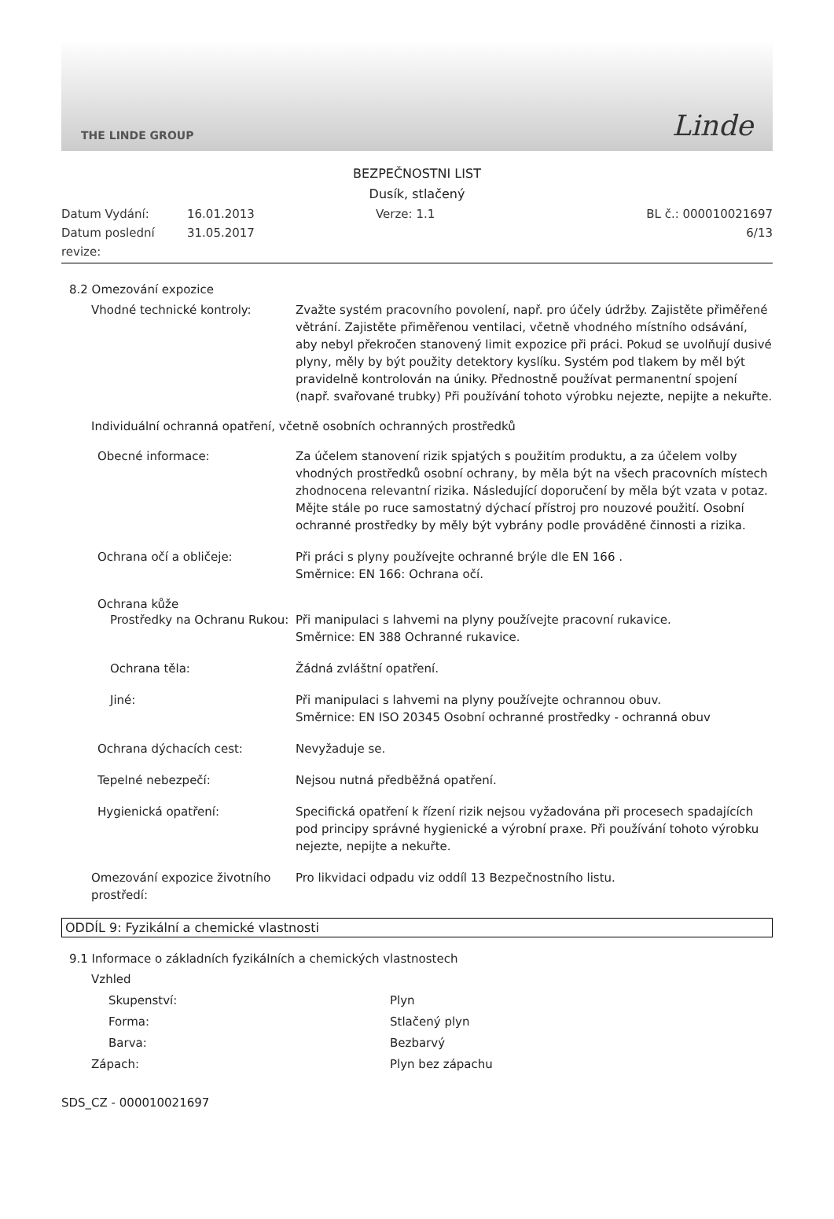THE LINDE GROUP Linde
BEZPEČNOSTNI LIST
Dusík, stlačený
Datum Vydání:
16.01.2013
Verze: 1.1
BL č.: 000010021697
Datum poslední revize:
31.05.2017
6/13
8.2 Omezování expozice
Vhodné technické kontroly:
Zvažte systém pracovního povolení, např. pro účely údržby. Zajistěte přiměřené větrání. Zajistěte přiměřenou ventilaci, včetně vhodného místního odsávání, aby nebyl překročen stanovený limit expozice při práci. Pokud se uvolňují dusivé plyny, měly by být použity detektory kyslíku. Systém pod tlakem by měl být pravidelně kontrolován na úniky. Přednostně používat permanentní spojení (např. svařované trubky) Při používání tohoto výrobku nejezte, nepijte a nekuřte.
Individuální ochranná opatření, včetně osobních ochranných prostředků
Obecné informace:
Za účelem stanovení rizik spjatých s použitím produktu, a za účelem volby vhodných prostředků osobní ochrany, by měla být na všech pracovních místech zhodnocena relevantní rizika. Následující doporučení by měla být vzata v potaz. Mějte stále po ruce samostatný dýchací přístroj pro nouzové použití. Osobní ochranné prostředky by měly být vybrány podle prováděné činnosti a rizika.
Ochrana očí a obličeje:
Při práci s plyny používejte ochranné brýle dle EN 166 .
Směrnice: EN 166: Ochrana očí.
Ochrana kůže
Prostředky na Ochranu Rukou:
Při manipulaci s lahvemi na plyny používejte pracovní rukavice.
Směrnice: EN 388 Ochranné rukavice.
Ochrana těla:
Žádná zvláštní opatření.
Jiné:
Při manipulaci s lahvemi na plyny používejte ochrannou obuv.
Směrnice: EN ISO 20345 Osobní ochranné prostředky - ochranná obuv
Ochrana dýchacích cest:
Nevyžaduje se.
Tepelné nebezpečí:
Nejsou nutná předběžná opatření.
Hygienická opatření:
Specifická opatření k řízení rizik nejsou vyžadována při procesech spadajících pod principy správné hygienické a výrobní praxe. Při používání tohoto výrobku nejezte, nepijte a nekuřte.
Omezování expozice životního prostředí:
Pro likvidaci odpadu viz oddíl 13 Bezpečnostního listu.
ODDÍL 9: Fyzikální a chemické vlastnosti
9.1 Informace o základních fyzikálních a chemických vlastnostech
Vzhled
Skupenství:
Plyn
Forma:
Stlačený plyn
Barva:
Bezbarvý
Zápach:
Plyn bez zápachu
SDS_CZ - 000010021697